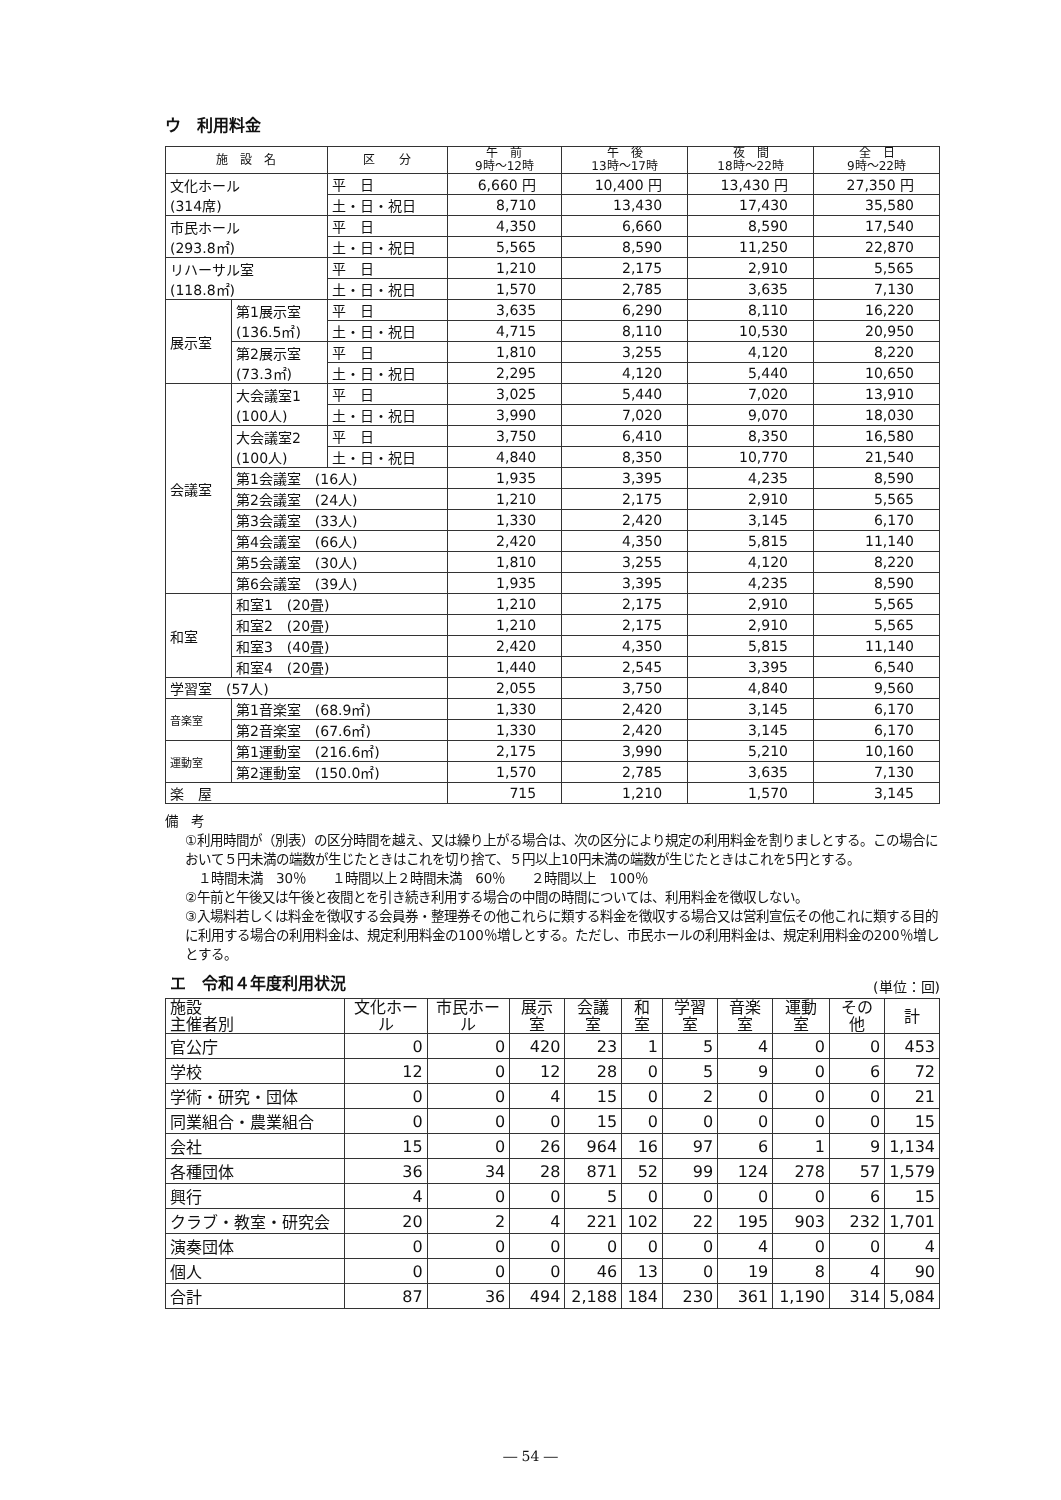ウ　利用料金
| 施 設 名 | | 区 分 | 午 前 9時～12時 | 午 後 13時～17時 | 夜 間 18時～22時 | 全 日 9時～22時 |
| --- | --- | --- | --- | --- | --- | --- |
| 文化ホール (314席) | | 平 日 | 6,660 円 | 10,400 円 | 13,430 円 | 27,350 円 |
| | | 土・日・祝日 | 8,710 | 13,430 | 17,430 | 35,580 |
| 市民ホール (293.8㎡) | | 平 日 | 4,350 | 6,660 | 8,590 | 17,540 |
| | | 土・日・祝日 | 5,565 | 8,590 | 11,250 | 22,870 |
| リハーサル室 (118.8㎡) | | 平 日 | 1,210 | 2,175 | 2,910 | 5,565 |
| | | 土・日・祝日 | 1,570 | 2,785 | 3,635 | 7,130 |
| 展示室 | 第1展示室 (136.5㎡) | 平 日 | 3,635 | 6,290 | 8,110 | 16,220 |
| | | 土・日・祝日 | 4,715 | 8,110 | 10,530 | 20,950 |
| | 第2展示室 (73.3㎡) | 平 日 | 1,810 | 3,255 | 4,120 | 8,220 |
| | | 土・日・祝日 | 2,295 | 4,120 | 5,440 | 10,650 |
| 会議室 | 大会議室1 (100人) | 平 日 | 3,025 | 5,440 | 7,020 | 13,910 |
| | | 土・日・祝日 | 3,990 | 7,020 | 9,070 | 18,030 |
| | 大会議室2 (100人) | 平 日 | 3,750 | 6,410 | 8,350 | 16,580 |
| | | 土・日・祝日 | 4,840 | 8,350 | 10,770 | 21,540 |
| | 第1会議室 (16人) | | 1,935 | 3,395 | 4,235 | 8,590 |
| | 第2会議室 (24人) | | 1,210 | 2,175 | 2,910 | 5,565 |
| | 第3会議室 (33人) | | 1,330 | 2,420 | 3,145 | 6,170 |
| | 第4会議室 (66人) | | 2,420 | 4,350 | 5,815 | 11,140 |
| | 第5会議室 (30人) | | 1,810 | 3,255 | 4,120 | 8,220 |
| | 第6会議室 (39人) | | 1,935 | 3,395 | 4,235 | 8,590 |
| 和室 | 和室1 (20畳) | | 1,210 | 2,175 | 2,910 | 5,565 |
| | 和室2 (20畳) | | 1,210 | 2,175 | 2,910 | 5,565 |
| | 和室3 (40畳) | | 2,420 | 4,350 | 5,815 | 11,140 |
| | 和室4 (20畳) | | 1,440 | 2,545 | 3,395 | 6,540 |
| 学習室 (57人) | | | 2,055 | 3,750 | 4,840 | 9,560 |
| 音楽室 | 第1音楽室 (68.9㎡) | | 1,330 | 2,420 | 3,145 | 6,170 |
| | 第2音楽室 (67.6㎡) | | 1,330 | 2,420 | 3,145 | 6,170 |
| 運動室 | 第1運動室 (216.6㎡) | | 2,175 | 3,990 | 5,210 | 10,160 |
| | 第2運動室 (150.0㎡) | | 1,570 | 2,785 | 3,635 | 7,130 |
| 楽 屋 | | | 715 | 1,210 | 1,570 | 3,145 |
備　考
①利用時間が（別表）の区分時間を越え、又は繰り上がる場合は、次の区分により規定の利用料金を割りましとする。この場合において５円未満の端数が生じたときはこれを切り捨て、５円以上10円未満の端数が生じたときはこれを5円とする。
　１時間未満　30％　　１時間以上２時間未満　60％　　２時間以上　100％
②午前と午後又は午後と夜間とを引き続き利用する場合の中間の時間については、利用料金を徴収しない。
③入場料若しくは料金を徴収する会員券・整理券その他これらに類する料金を徴収する場合又は営利宣伝その他これに類する目的に利用する場合の利用料金は、規定利用料金の100％増しとする。ただし、市民ホールの利用料金は、規定利用料金の200％増しとする。
エ　令和４年度利用状況
(単位：回)
| 施設 主催者別 | 文化ホール | 市民ホール | 展示室 | 会議室 | 和室 | 学習室 | 音楽室 | 運動室 | その他 | 計 |
| --- | --- | --- | --- | --- | --- | --- | --- | --- | --- | --- |
| 官公庁 | 0 | 0 | 420 | 23 | 1 | 5 | 4 | 0 | 0 | 453 |
| 学校 | 12 | 0 | 12 | 28 | 0 | 5 | 9 | 0 | 6 | 72 |
| 学術・研究・団体 | 0 | 0 | 4 | 15 | 0 | 2 | 0 | 0 | 0 | 21 |
| 同業組合・農業組合 | 0 | 0 | 0 | 15 | 0 | 0 | 0 | 0 | 0 | 15 |
| 会社 | 15 | 0 | 26 | 964 | 16 | 97 | 6 | 1 | 9 | 1,134 |
| 各種団体 | 36 | 34 | 28 | 871 | 52 | 99 | 124 | 278 | 57 | 1,579 |
| 興行 | 4 | 0 | 0 | 5 | 0 | 0 | 0 | 0 | 6 | 15 |
| クラブ・教室・研究会 | 20 | 2 | 4 | 221 | 102 | 22 | 195 | 903 | 232 | 1,701 |
| 演奏団体 | 0 | 0 | 0 | 0 | 0 | 0 | 4 | 0 | 0 | 4 |
| 個人 | 0 | 0 | 0 | 46 | 13 | 0 | 19 | 8 | 4 | 90 |
| 合計 | 87 | 36 | 494 | 2,188 | 184 | 230 | 361 | 1,190 | 314 | 5,084 |
― 54 ―